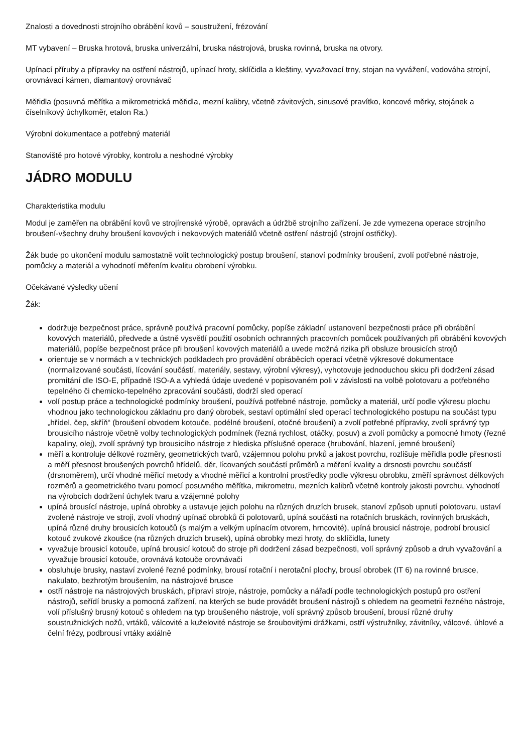Znalosti a dovednosti strojního obrábění kovů – soustružení, frézování
MT vybavení – Bruska hrotová, bruska univerzální, bruska nástrojová, bruska rovinná, bruska na otvory.
Upínací příruby a přípravky na ostření nástrojů, upínací hroty, sklíčidla a kleštiny, vyvažovací trny, stojan na vyvážení, vodováha strojní, orovnávací kámen, diamantový orovnávač
Měřidla (posuvná měřítka a mikrometrická měřidla, mezní kalibry, včetně závitových, sinusové pravítko, koncové měrky, stojánek a číselníkový úchylkoměr, etalon Ra.)
Výrobní dokumentace a potřebný materiál
Stanoviště pro hotové výrobky, kontrolu a neshodné výrobky
JÁDRO MODULU
Charakteristika modulu
Modul je zaměřen na obrábění kovů ve strojírenské výrobě, opravách a údržbě strojního zařízení. Je zde vymezena operace strojního broušení-všechny druhy broušení kovových i nekovových materiálů včetně ostření nástrojů (strojní ostřičky).
Žák bude po ukončení modulu samostatně volit technologický postup broušení, stanoví podmínky broušení, zvolí potřebné nástroje, pomůcky a materiál a vyhodnotí měřením kvalitu obrobení výrobku.
Očekávané výsledky učení
Žák:
dodržuje bezpečnost práce, správně používá pracovní pomůcky, popíše základní ustanovení bezpečnosti práce při obrábění kovových materiálů, předvede a ústně vysvětlí použití osobních ochranných pracovních pomůcek používaných při obrábění kovových materiálů, popíše bezpečnost práce při broušení kovových materiálů a uvede možná rizika při obsluze brousicích strojů
orientuje se v normách a v technických podkladech pro provádění obráběcích operací včetně výkresové dokumentace (normalizované součásti, lícování součástí, materiály, sestavy, výrobní výkresy), vyhotovuje jednoduchou skicu při dodržení zásad promítání dle ISO-E, případně ISO-A a vyhledá údaje uvedené v popisovaném poli v závislosti na volbě polotovaru a potřebného tepelného či chemicko-tepelného zpracování součásti, dodrží sled operací
volí postup práce a technologické podmínky broušení, používá potřebné nástroje, pomůcky a materiál, určí podle výkresu plochu vhodnou jako technologickou základnu pro daný obrobek, sestaví optimální sled operací technologického postupu na součást typu „hřídel, čep, skříň“ (broušení obvodem kotouče, podélné broušení, otočné broušení) a zvolí potřebné přípravky, zvolí správný typ brousicího nástroje včetně volby technologických podmínek (řezná rychlost, otáčky, posuv) a zvolí pomůcky a pomocné hmoty (řezné kapaliny, olej), zvolí správný typ brousicího nástroje z hlediska příslušné operace (hrubování, hlazení, jemné broušení)
měří a kontroluje délkové rozměry, geometrických tvarů, vzájemnou polohu prvků a jakost povrchu, rozlišuje měřidla podle přesnosti a měří přesnost broušených povrchů hřídelů, děr, lícovaných součástí průměrů a měření kvality a drsnosti povrchu součástí (drsnoměrem), určí vhodné měřicí metody a vhodné měřicí a kontrolní prostředky podle výkresu obrobku, změří správnost délkových rozměrů a geometrického tvaru pomocí posuvného měřítka, mikrometru, mezních kalibrů včetně kontroly jakosti povrchu, vyhodnotí na výrobcích dodržení úchylek tvaru a vzájemné polohy
upíná brousící nástroje, upíná obrobky a ustavuje jejich polohu na různých druzích brusek, stanoví způsob upnutí polotovaru, ustaví zvolené nástroje ve stroji, zvolí vhodný upínač obrobků či polotovarů, upíná součásti na rotačních bruskách, rovinných bruskách, upíná různé druhy brousicích kotoučů (s malým a velkým upínacím otvorem, hrncovité), upíná brousicí nástroje, podrobí brousicí kotouč zvukové zkoušce (na různých druzích brusek), upíná obrobky mezi hroty, do sklíčidla, lunety
vyvažuje brousicí kotouče, upíná brousicí kotouč do stroje při dodržení zásad bezpečnosti, volí správný způsob a druh vyvažování a vyvažuje brousicí kotouče, orovnává kotouče orovnávači
obsluhuje brusky, nastaví zvolené řezné podmínky, brousí rotační i nerotační plochy, brousí obrobek (IT 6) na rovinné brusce, nakulato, bezhrotým broušením, na nástrojové brusce
ostří nástroje na nástrojových bruskách, připraví stroje, nástroje, pomůcky a nářadí podle technologických postupů pro ostření nástrojů, seřídí brusky a pomocná zařízení, na kterých se bude provádět broušení nástrojů s ohledem na geometrii řezného nástroje, volí příslušný brusný kotouč s ohledem na typ broušeného nástroje, volí správný způsob broušení, brousí různé druhy soustružnických nožů, vrtáků, válcovité a kuželovité nástroje se šroubovitými drážkami, ostří výstružníky, závitníky, válcové, úhlové a čelní frézy, podbrousí vrtáky axiálně